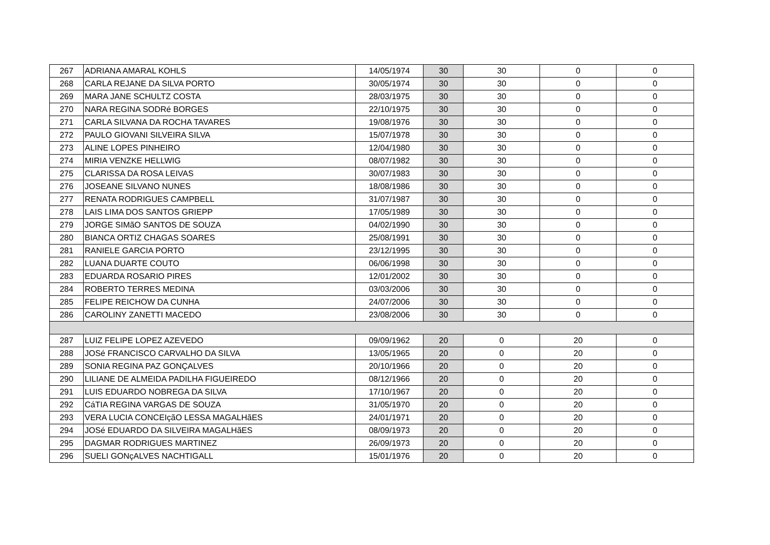| 267 | ADRIANA AMARAL KOHLS | 14/05/1974 | 30 | 30 | 0 | 0 |
| 268 | CARLA REJANE DA SILVA PORTO | 30/05/1974 | 30 | 30 | 0 | 0 |
| 269 | MARA JANE SCHULTZ COSTA | 28/03/1975 | 30 | 30 | 0 | 0 |
| 270 | NARA REGINA SODRé BORGES | 22/10/1975 | 30 | 30 | 0 | 0 |
| 271 | CARLA SILVANA DA ROCHA TAVARES | 19/08/1976 | 30 | 30 | 0 | 0 |
| 272 | PAULO GIOVANI SILVEIRA SILVA | 15/07/1978 | 30 | 30 | 0 | 0 |
| 273 | ALINE LOPES PINHEIRO | 12/04/1980 | 30 | 30 | 0 | 0 |
| 274 | MIRIA VENZKE HELLWIG | 08/07/1982 | 30 | 30 | 0 | 0 |
| 275 | CLARISSA DA ROSA LEIVAS | 30/07/1983 | 30 | 30 | 0 | 0 |
| 276 | JOSEANE SILVANO NUNES | 18/08/1986 | 30 | 30 | 0 | 0 |
| 277 | RENATA RODRIGUES CAMPBELL | 31/07/1987 | 30 | 30 | 0 | 0 |
| 278 | LAIS LIMA DOS SANTOS GRIEPP | 17/05/1989 | 30 | 30 | 0 | 0 |
| 279 | JORGE SIMãO SANTOS DE SOUZA | 04/02/1990 | 30 | 30 | 0 | 0 |
| 280 | BIANCA ORTIZ CHAGAS SOARES | 25/08/1991 | 30 | 30 | 0 | 0 |
| 281 | RANIELE GARCIA PORTO | 23/12/1995 | 30 | 30 | 0 | 0 |
| 282 | LUANA DUARTE COUTO | 06/06/1998 | 30 | 30 | 0 | 0 |
| 283 | EDUARDA ROSARIO PIRES | 12/01/2002 | 30 | 30 | 0 | 0 |
| 284 | ROBERTO TERRES MEDINA | 03/03/2006 | 30 | 30 | 0 | 0 |
| 285 | FELIPE REICHOW DA CUNHA | 24/07/2006 | 30 | 30 | 0 | 0 |
| 286 | CAROLINY ZANETTI MACEDO | 23/08/2006 | 30 | 30 | 0 | 0 |
| 287 | LUIZ FELIPE LOPEZ AZEVEDO | 09/09/1962 | 20 | 0 | 20 | 0 |
| 288 | JOSé FRANCISCO CARVALHO DA SILVA | 13/05/1965 | 20 | 0 | 20 | 0 |
| 289 | SONIA REGINA PAZ GONÇALVES | 20/10/1966 | 20 | 0 | 20 | 0 |
| 290 | LILIANE DE ALMEIDA PADILHA FIGUEIREDO | 08/12/1966 | 20 | 0 | 20 | 0 |
| 291 | LUIS EDUARDO NOBREGA DA SILVA | 17/10/1967 | 20 | 0 | 20 | 0 |
| 292 | CáTIA REGINA VARGAS DE SOUZA | 31/05/1970 | 20 | 0 | 20 | 0 |
| 293 | VERA LUCIA CONCEIçãO LESSA MAGALHãES | 24/01/1971 | 20 | 0 | 20 | 0 |
| 294 | JOSé EDUARDO DA SILVEIRA MAGALHãES | 08/09/1973 | 20 | 0 | 20 | 0 |
| 295 | DAGMAR RODRIGUES MARTINEZ | 26/09/1973 | 20 | 0 | 20 | 0 |
| 296 | SUELI GONçALVES NACHTIGALL | 15/01/1976 | 20 | 0 | 20 | 0 |